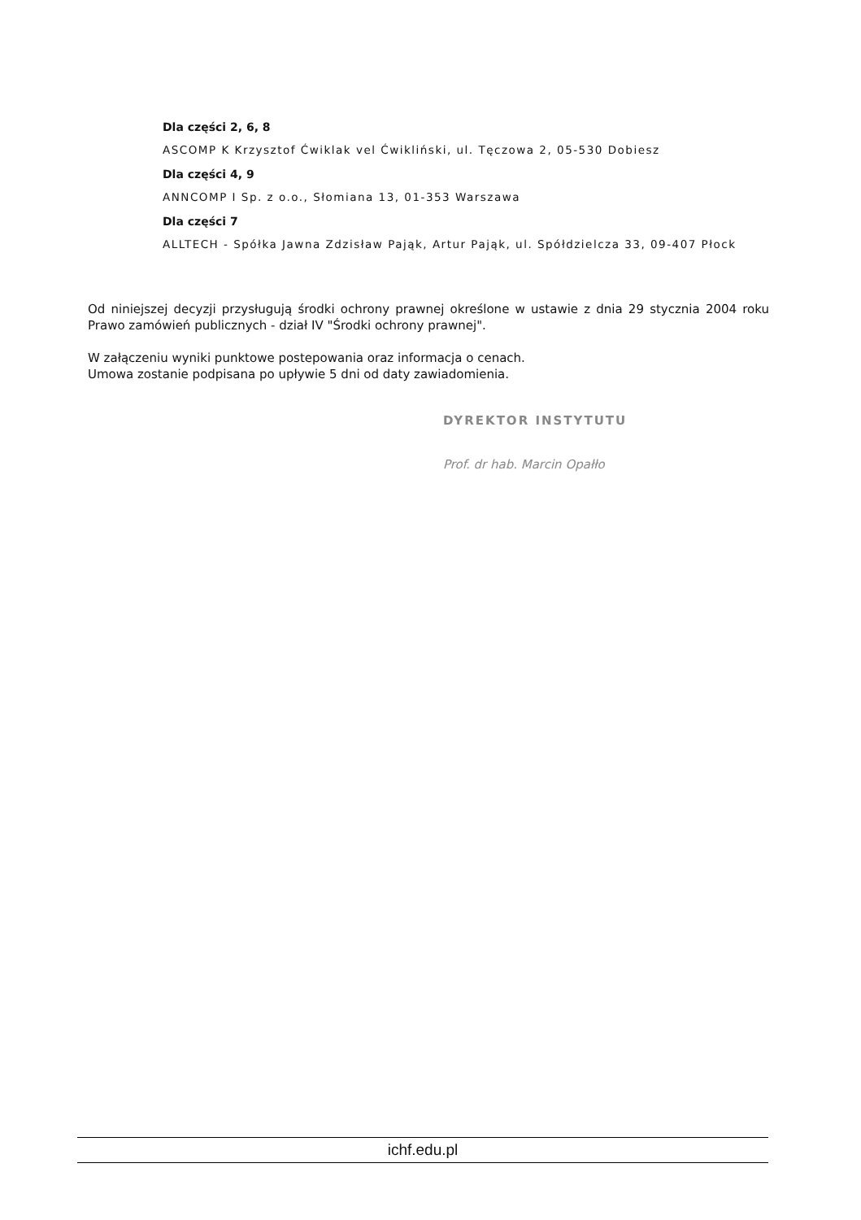Dla części 2, 6, 8
ASCOMP K Krzysztof Ćwiklak vel Ćwikliński, ul. Tęczowa 2, 05-530 Dobiesz
Dla części 4, 9
ANNCOMP I Sp. z o.o., Słomiana 13, 01-353 Warszawa
Dla części 7
ALLTECH - Spółka Jawna Zdzisław Pająk, Artur Pająk, ul. Spółdzielcza 33, 09-407 Płock
Od niniejszej decyzji przysługują środki ochrony prawnej określone w ustawie z dnia 29 stycznia 2004 roku Prawo zamówień publicznych - dział IV "Środki ochrony prawnej".
W załączeniu wyniki punktowe postepowania oraz informacja o cenach.
Umowa zostanie podpisana po upływie 5 dni od daty zawiadomienia.
DYREKTOR INSTYTUTU
Prof. dr hab. Marcin Opałło
ichf.edu.pl